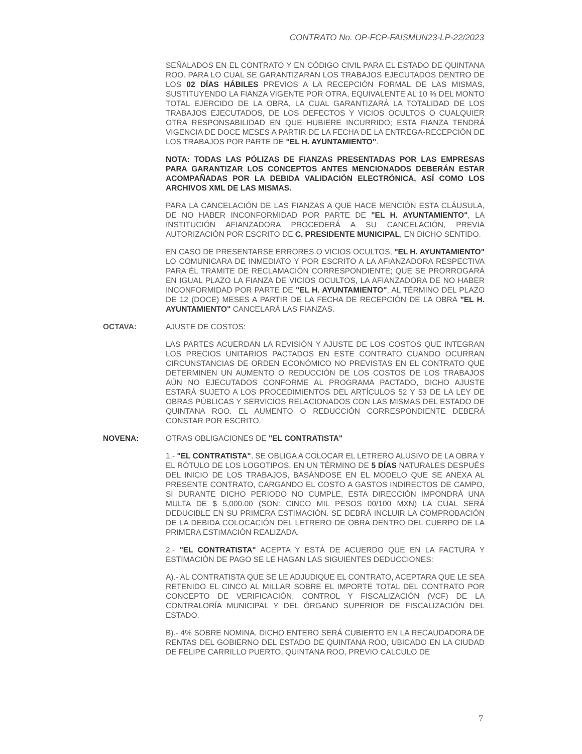CONTRATO No. OP-FCP-FAISMUN23-LP-22/2023
SEÑALADOS EN EL CONTRATO Y EN CÓDIGO CIVIL PARA EL ESTADO DE QUINTANA ROO. PARA LO CUAL SE GARANTIZARAN LOS TRABAJOS EJECUTADOS DENTRO DE LOS 02 DÍAS HÁBILES PREVIOS A LA RECEPCIÓN FORMAL DE LAS MISMAS, SUSTITUYENDO LA FIANZA VIGENTE POR OTRA, EQUIVALENTE AL 10 % DEL MONTO TOTAL EJERCIDO DE LA OBRA, LA CUAL GARANTIZARÁ LA TOTALIDAD DE LOS TRABAJOS EJECUTADOS, DE LOS DEFECTOS Y VICIOS OCULTOS O CUALQUIER OTRA RESPONSABILIDAD EN QUE HUBIERE INCURRIDO; ESTA FIANZA TENDRÁ VIGENCIA DE DOCE MESES A PARTIR DE LA FECHA DE LA ENTREGA-RECEPCIÓN DE LOS TRABAJOS POR PARTE DE "EL H. AYUNTAMIENTO".
NOTA: TODAS LAS PÓLIZAS DE FIANZAS PRESENTADAS POR LAS EMPRESAS PARA GARANTIZAR LOS CONCEPTOS ANTES MENCIONADOS DEBERÁN ESTAR ACOMPAÑADAS POR LA DEBIDA VALIDACIÓN ELECTRÓNICA, ASÍ COMO LOS ARCHIVOS XML DE LAS MISMAS.
PARA LA CANCELACIÓN DE LAS FIANZAS A QUE HACE MENCIÓN ESTA CLÁUSULA, DE NO HABER INCONFORMIDAD POR PARTE DE "EL H. AYUNTAMIENTO", LA INSTITUCIÓN AFIANZADORA PROCEDERÁ A SU CANCELACIÓN, PREVIA AUTORIZACIÓN POR ESCRITO DE C. PRESIDENTE MUNICIPAL, EN DICHO SENTIDO.
EN CASO DE PRESENTARSE ERRORES O VICIOS OCULTOS, "EL H. AYUNTAMIENTO" LO COMUNICARA DE INMEDIATO Y POR ESCRITO A LA AFIANZADORA RESPECTIVA PARA ÉL TRAMITE DE RECLAMACIÓN CORRESPONDIENTE; QUE SE PRORROGARÁ EN IGUAL PLAZO LA FIANZA DE VICIOS OCULTOS, LA AFIANZADORA DE NO HABER INCONFORMIDAD POR PARTE DE "EL H. AYUNTAMIENTO", AL TÉRMINO DEL PLAZO DE 12 (DOCE) MESES A PARTIR DE LA FECHA DE RECEPCIÓN DE LA OBRA "EL H. AYUNTAMIENTO" CANCELARÁ LAS FIANZAS.
OCTAVA: AJUSTE DE COSTOS:
LAS PARTES ACUERDAN LA REVISIÓN Y AJUSTE DE LOS COSTOS QUE INTEGRAN LOS PRECIOS UNITARIOS PACTADOS EN ESTE CONTRATO CUANDO OCURRAN CIRCUNSTANCIAS DE ORDEN ECONÓMICO NO PREVISTAS EN EL CONTRATO QUE DETERMINEN UN AUMENTO O REDUCCIÓN DE LOS COSTOS DE LOS TRABAJOS AÚN NO EJECUTADOS CONFORME AL PROGRAMA PACTADO, DICHO AJUSTE ESTARÁ SUJETO A LOS PROCEDIMIENTOS DEL ARTÍCULOS 52 Y 53 DE LA LEY DE OBRAS PÚBLICAS Y SERVICIOS RELACIONADOS CON LAS MISMAS DEL ESTADO DE QUINTANA ROO. EL AUMENTO O REDUCCIÓN CORRESPONDIENTE DEBERÁ CONSTAR POR ESCRITO.
NOVENA: OTRAS OBLIGACIONES DE "EL CONTRATISTA"
1.- "EL CONTRATISTA", SE OBLIGA A COLOCAR EL LETRERO ALUSIVO DE LA OBRA Y EL RÓTULO DE LOS LOGOTIPOS, EN UN TÉRMINO DE 5 DÍAS NATURALES DESPUÉS DEL INICIO DE LOS TRABAJOS, BASÁNDOSE EN EL MODELO QUE SE ANEXA AL PRESENTE CONTRATO, CARGANDO EL COSTO A GASTOS INDIRECTOS DE CAMPO, SI DURANTE DICHO PERIODO NO CUMPLE, ESTA DIRECCIÓN IMPONDRÁ UNA MULTA DE $ 5,000.00 (SON: CINCO MIL PESOS 00/100 MXN) LA CUAL SERÁ DEDUCIBLE EN SU PRIMERA ESTIMACIÓN. SE DEBRÁ INCLUIR LA COMPROBACIÓN DE LA DEBIDA COLOCACIÓN DEL LETRERO DE OBRA DENTRO DEL CUERPO DE LA PRIMERA ESTIMACIÓN REALIZADA.
2.- "EL CONTRATISTA" ACEPTA Y ESTÁ DE ACUERDO QUE EN LA FACTURA Y ESTIMACIÓN DE PAGO SE LE HAGAN LAS SIGUIENTES DEDUCCIONES:
A).- AL CONTRATISTA QUE SE LE ADJUDIQUE EL CONTRATO, ACEPTARA QUE LE SEA RETENIDO EL CINCO AL MILLAR SOBRE EL IMPORTE TOTAL DEL CONTRATO POR CONCEPTO DE VERIFICACIÓN, CONTROL Y FISCALIZACIÓN (VCF) DE LA CONTRALORÍA MUNICIPAL Y DEL ÓRGANO SUPERIOR DE FISCALIZACIÓN DEL ESTADO.
B).- 4% SOBRE NOMINA, DICHO ENTERO SERÁ CUBIERTO EN LA RECAUDADORA DE RENTAS DEL GOBIERNO DEL ESTADO DE QUINTANA ROO, UBICADO EN LA CIUDAD DE FELIPE CARRILLO PUERTO, QUINTANA ROO, PREVIO CALCULO DE
7